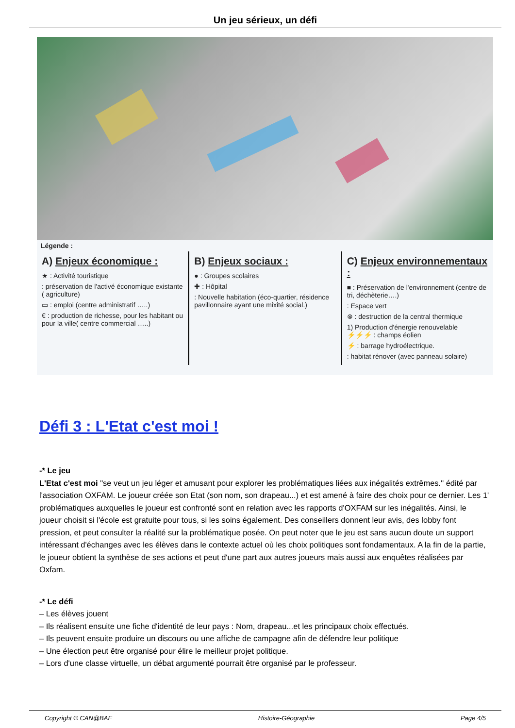Un jeu sérieux, un défi
Légende :
A) Enjeux économique :
★ : Activité touristique
: préservation de l'activé économique existante ( agriculture)
▭ : emploi (centre administratif …..)
€ : production de richesse, pour les habitant ou pour la ville( centre commercial …..)
B) Enjeux sociaux :
● : Groupes scolaires
✚ : Hôpital
: Nouvelle habitation (éco-quartier, résidence pavillonnaire ayant une mixité social.)
C) Enjeux environnementaux :
■ : Préservation de l'environnement (centre de tri, déchèterie….)
: Espace vert
⊗ : destruction de la central thermique
1) Production d'énergie renouvelable
⚡⚡⚡ : champs éolien
⚡ : barrage hydroélectrique.
: habitat rénover (avec panneau solaire)
Défi 3 : L'Etat c'est moi !
-* Le jeu
L'Etat c'est moi "se veut un jeu léger et amusant pour explorer les problématiques liées aux inégalités extrêmes." édité par l'association OXFAM. Le joueur créée son Etat (son nom, son drapeau...) et est amené à faire des choix pour ce dernier. Les 1' problématiques auxquelles le joueur est confronté sont en relation avec les rapports d'OXFAM sur les inégalités. Ainsi, le joueur choisit si l'école est gratuite pour tous, si les soins également. Des conseillers donnent leur avis, des lobby font pression, et peut consulter la réalité sur la problématique posée. On peut noter que le jeu est sans aucun doute un support intéressant d'échanges avec les élèves dans le contexte actuel où les choix politiques sont fondamentaux. A la fin de la partie, le joueur obtient la synthèse de ses actions et peut d'une part aux autres joueurs mais aussi aux enquêtes réalisées par Oxfam.
-* Le défi
– Les élèves jouent
– Ils réalisent ensuite une fiche d'identité de leur pays : Nom, drapeau...et les principaux choix effectués.
– Ils peuvent ensuite produire un discours ou une affiche de campagne afin de défendre leur politique
– Une élection peut être organisé pour élire le meilleur projet politique.
– Lors d'une classe virtuelle, un débat argumenté pourrait être organisé par le professeur.
Copyright © CAN@BAE Histoire-Géographie Page 4/5